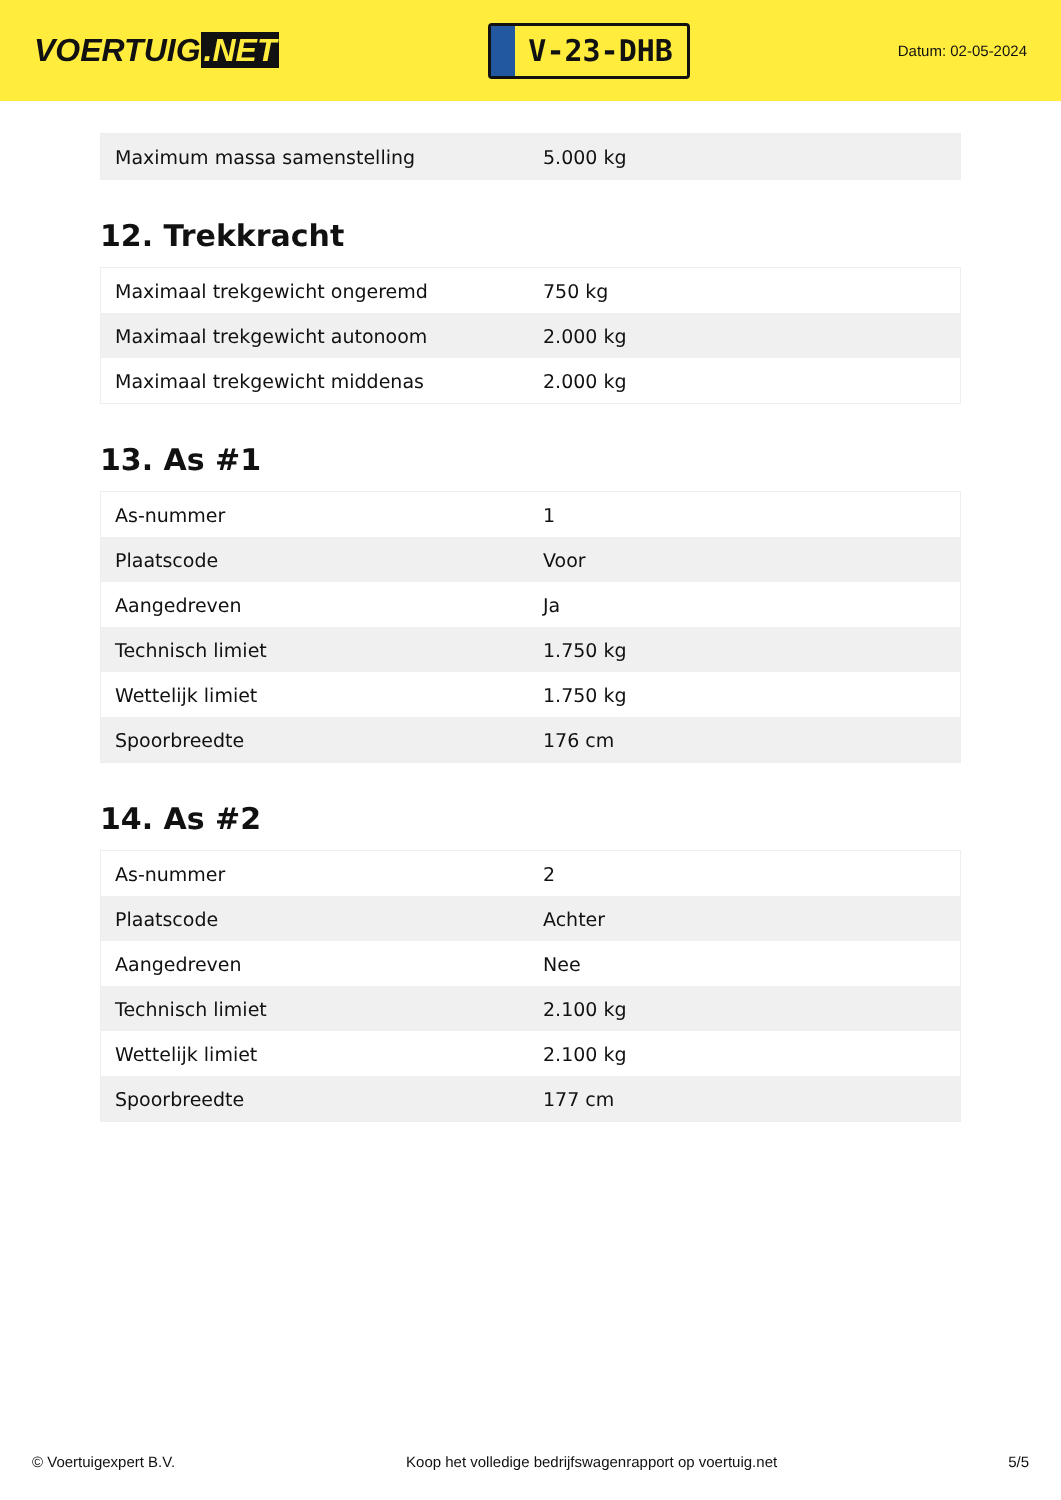VOERTUIG.NET
V-23-DHB
Datum: 02-05-2024
| Maximum massa samenstelling | 5.000 kg |
12. Trekkracht
| Maximaal trekgewicht ongeremd | 750 kg |
| Maximaal trekgewicht autonoom | 2.000 kg |
| Maximaal trekgewicht middenas | 2.000 kg |
13. As #1
| As-nummer | 1 |
| Plaatscode | Voor |
| Aangedreven | Ja |
| Technisch limiet | 1.750 kg |
| Wettelijk limiet | 1.750 kg |
| Spoorbreedte | 176 cm |
14. As #2
| As-nummer | 2 |
| Plaatscode | Achter |
| Aangedreven | Nee |
| Technisch limiet | 2.100 kg |
| Wettelijk limiet | 2.100 kg |
| Spoorbreedte | 177 cm |
© Voertuigexpert B.V. Koop het volledige bedrijfswagenrapport op voertuig.net 5/5